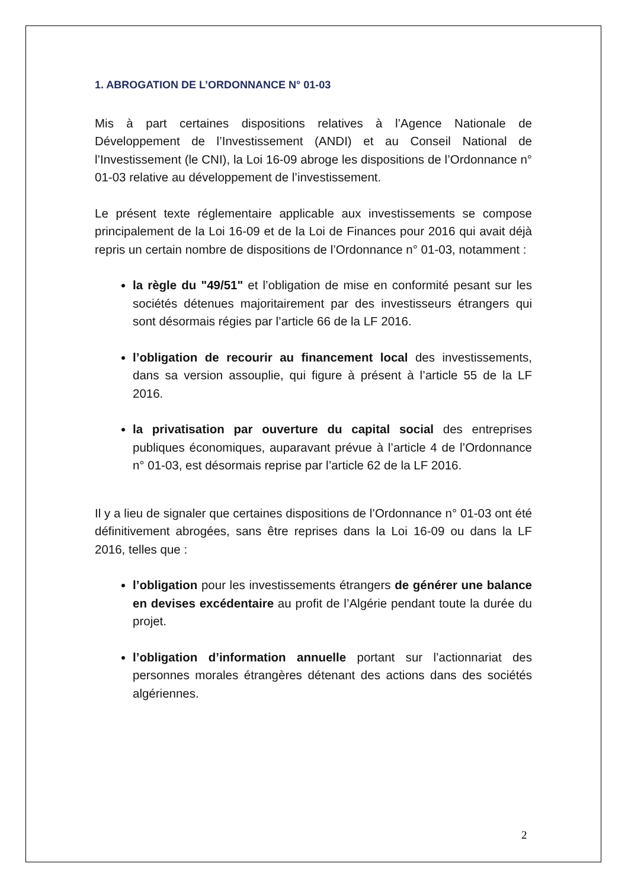1. ABROGATION DE L’ORDONNANCE N° 01-03
Mis à part certaines dispositions relatives à l’Agence Nationale de Développement de l’Investissement (ANDI) et au Conseil National de l’Investissement (le CNI), la Loi 16-09 abroge les dispositions de l’Ordonnance n° 01-03 relative au développement de l’investissement.
Le présent texte réglementaire applicable aux investissements se compose principalement de la Loi 16-09 et de la Loi de Finances pour 2016 qui avait déjà repris un certain nombre de dispositions de l’Ordonnance n° 01-03, notamment :
la règle du "49/51" et l’obligation de mise en conformité pesant sur les sociétés détenues majoritairement par des investisseurs étrangers qui sont désormais régies par l’article 66 de la LF 2016.
l’obligation de recourir au financement local des investissements, dans sa version assouplie, qui figure à présent à l’article 55 de la LF 2016.
la privatisation par ouverture du capital social des entreprises publiques économiques, auparavant prévue à l’article 4 de l’Ordonnance n° 01-03, est désormais reprise par l’article 62 de la LF 2016.
Il y a lieu de signaler que certaines dispositions de l’Ordonnance n° 01-03 ont été définitivement abrogées, sans être reprises dans la Loi 16-09 ou dans la LF 2016, telles que :
l’obligation pour les investissements étrangers de générer une balance en devises excédentaire au profit de l’Algérie pendant toute la durée du projet.
l’obligation d’information annuelle portant sur l’actionnariat des personnes morales étrangères détenant des actions dans des sociétés algériennes.
2